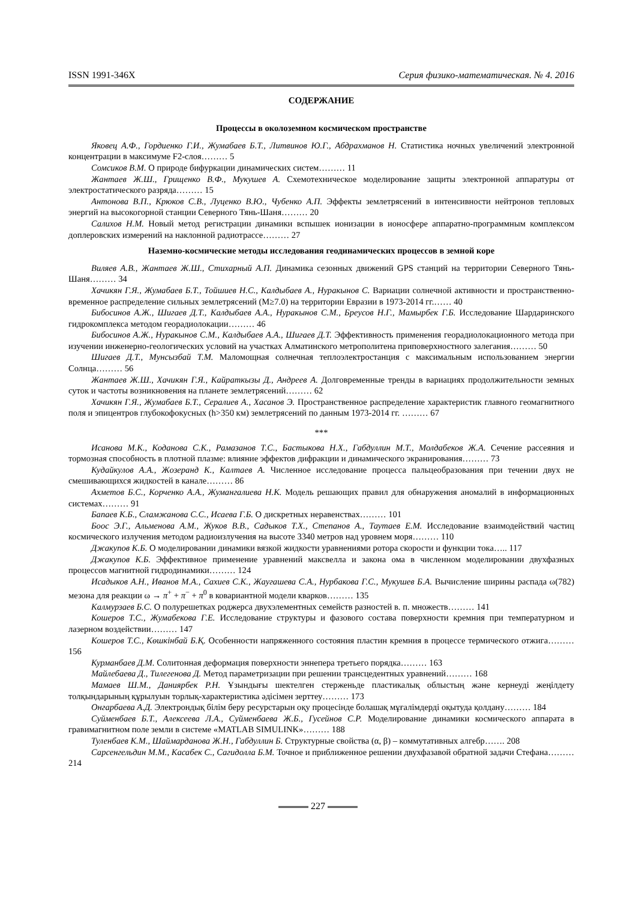ISSN 1991-346X Серия физико-математическая. № 4. 2016
СОДЕРЖАНИЕ
Процессы в околоземном космическом пространстве
Яковец А.Ф., Гордиенко Г.И., Жумабаев Б.Т., Литвинов Ю.Г., Абдрахманов Н. Статистика ночных увеличений электронной концентрации в максимуме F2-слоя……… 5
Сомсиков В.М. О природе бифуркации динамических систем……… 11
Жантаев Ж.Ш., Грищенко В.Ф., Мукушев А. Схемотехническое моделирование защиты электронной аппаратуры от электростатического разряда……… 15
Антонова В.П., Крюков С.В., Луценко В.Ю., Чубенко А.П. Эффекты землетрясений в интенсивности нейтронов тепловых энергий на высокогорной станции Северного Тянь-Шаня……… 20
Салихов Н.М. Новый метод регистрации динамики вспышек ионизации в ионосфере аппаратно-программным комплексом доплеровских измерений на наклонной радиотрассе……… 27
Наземно-космические методы исследования геодинамических процессов в земной коре
Виляев А.В., Жантаев Ж.Ш., Стихарный А.П. Динамика сезонных движений GPS станций на территории Северного Тянь-Шаня……… 34
Хачикян Г.Я., Жумабаев Б.Т., Тойшиев Н.С., Калдыбаев А., Нуракынов С. Вариации солнечной активности и пространственно-временное распределение сильных землетрясений (M≥7.0) на территории Евразии в 1973-2014 гг.…… 40
Бибосинов А.Ж., Шигаев Д.Т., Калдыбаев А.А., Нуракынов С.М., Бреусов Н.Г., Мамырбек Г.Б. Исследование Шардаринского гидрокомплекса методом георадиолокации……… 46
Бибосинов А.Ж., Нуракынов С.М., Калдыбаев А.А., Шигаев Д.Т. Эффективность применения георадиолокационного метода при изучении инженерно-геологических условий на участках Алматинского метрополитена приповерхностного залегания……… 50
Шигаев Д.Т., Мунсызбай Т.М. Маломощная солнечная теплоэлектростанция с максимальным использованием энергии Солнца……… 56
Жантаев Ж.Ш., Хачикян Г.Я., Кайраткызы Д., Андреев А. Долговременные тренды в вариациях продолжительности земных суток и частоты возникновения на планете землетрясений……… 62
Хачикян Г.Я., Жумабаев Б.Т., Сералиев А., Хасанов Э. Пространственное распределение характеристик главного геомагнитного поля и эпицентров глубокофокусных (h>350 км) землетрясений по данным 1973-2014 гг. ……… 67
***
Исанова М.К., Коданова С.К., Рамазанов Т.С., Бастыкова Н.Х., Габдуллин М.Т., Молдабеков Ж.А. Сечение рассеяния и тормозная способность в плотной плазме: влияние эффектов дифракции и динамического экранирования……… 73
Кудайкулов А.А., Жозеранд К., Калтаев А. Численное исследование процесса пальцеобразования при течении двух не смешивающихся жидкостей в канале……… 86
Ахметов Б.С., Корченко А.А., Жумангалиева Н.К. Модель решающих правил для обнаружения аномалий в информационных системах……… 91
Бапаев К.Б., Сламжанова С.С., Исаева Г.Б. О дискретных неравенствах……… 101
Боос Э.Г., Альменова А.М., Жуков В.В., Садыков Т.Х., Степанов А., Таутаев Е.М. Исследование взаимодействий частиц космического излучения методом радиоизлучения на высоте 3340 метров над уровнем моря……… 110
Джакупов К.Б. О моделировании динамики вязкой жидкости уравнениями ротора скорости и функции тока….. 117
Джакупов К.Б. Эффективное применение уравнений максвелла и закона ома в численном моделировании двухфазных процессов магнитной гидродинамики……… 124
Исадыков А.Н., Иванов М.А., Сахиев С.К., Жаугашева С.А., Нурбакова Г.С., Мукушев Б.А. Вычисление ширины распада ω(782) мезона для реакции ω → π<sup>+</sup> + π<sup>−</sup> + π<sup>0</sup> в ковариантной модели кварков……… 135
Калмурзаев Б.С. О полурешетках роджерса двухэлементных семейств разностей в. п. множеств……… 141
Кошеров Т.С., Жумабекова Г.Е. Исследование структуры и фазового состава поверхности кремния при температурном и лазерном воздействии……… 147
Кошеров Т.С., Көшкінбай Б.Қ. Особенности напряженного состояния пластин кремния в процессе термического отжига……… 156
Курманбаев Д.М. Солитонная деформация поверхности эннепера третьего порядка……… 163
Майлебаева Д., Тилегенова Д. Метод параметризации при решении трансцедентных уравнений……… 168
Мамаев Ш.М., Даниярбек Р.Н. Ұзындығы шектелген стерженьде пластикалық облыстың және кернеуді жеңілдету толқындарының құрылуын торлық-характеристика әдісімен зерттеу……… 173
Онгарбаева А.Д. Электрондық білім беру ресурстарын оқу процесінде болашақ мұғалімдерді оқытуда қолдану……… 184
Суйменбаев Б.Т., Алексеева Л.А., Суйменбаева Ж.Б., Гусейнов С.Р. Моделирование динамики космического аппарата в гравимагнитном поле земли в системе «MATLAB SIMULINK»……… 188
Туленбаев К.М., Шаймарданова Ж.Н., Габдуллин Б. Структурные свойства (α, β) – коммутативных алгебр……. 208
Сарсенгельдин М.М., Касабек С., Сагидолла Б.М. Точное и приближенное решении двухфазавой обратной задачи Стефана……… 214
227